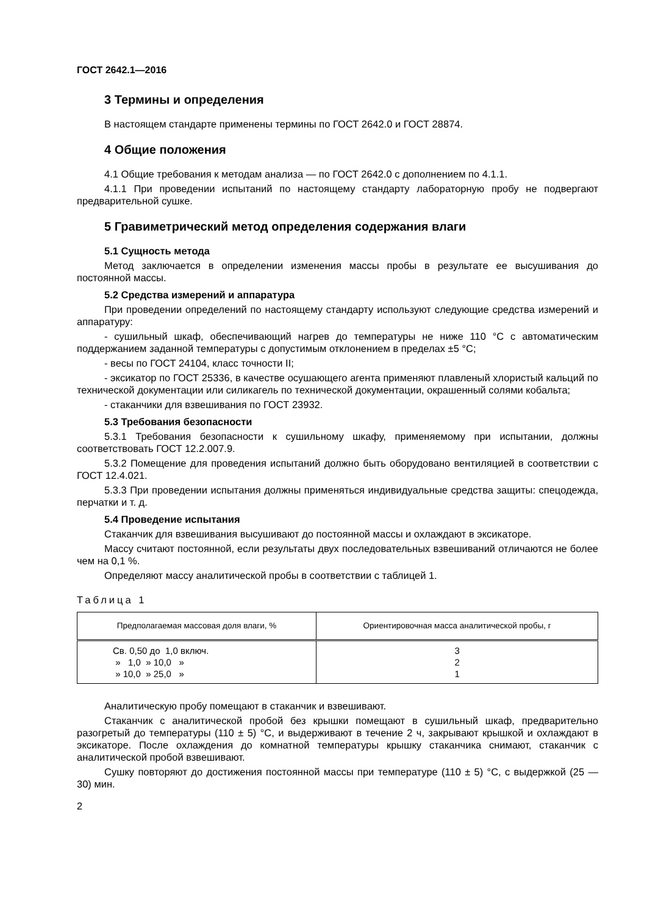ГОСТ 2642.1—2016
3 Термины и определения
В настоящем стандарте применены термины по ГОСТ 2642.0 и ГОСТ 28874.
4 Общие положения
4.1 Общие требования к методам анализа — по ГОСТ 2642.0 с дополнением по 4.1.1.
4.1.1 При проведении испытаний по настоящему стандарту лабораторную пробу не подвергают предварительной сушке.
5 Гравиметрический метод определения содержания влаги
5.1 Сущность метода
Метод заключается в определении изменения массы пробы в результате ее высушивания до постоянной массы.
5.2 Средства измерений и аппаратура
При проведении определений по настоящему стандарту используют следующие средства измерений и аппаратуру:
- сушильный шкаф, обеспечивающий нагрев до температуры не ниже 110 °С с автоматическим поддержанием заданной температуры с допустимым отклонением в пределах ±5 °С;
- весы по ГОСТ 24104, класс точности II;
- эксикатор по ГОСТ 25336, в качестве осушающего агента применяют плавленый хлористый кальций по технической документации или силикагель по технической документации, окрашенный солями кобальта;
- стаканчики для взвешивания по ГОСТ 23932.
5.3 Требования безопасности
5.3.1 Требования безопасности к сушильному шкафу, применяемому при испытании, должны соответствовать ГОСТ 12.2.007.9.
5.3.2 Помещение для проведения испытаний должно быть оборудовано вентиляцией в соответствии с ГОСТ 12.4.021.
5.3.3 При проведении испытания должны применяться индивидуальные средства защиты: спецодежда, перчатки и т. д.
5.4 Проведение испытания
Стаканчик для взвешивания высушивают до постоянной массы и охлаждают в эксикаторе.
Массу считают постоянной, если результаты двух последовательных взвешиваний отличаются не более чем на 0,1 %.
Определяют массу аналитической пробы в соответствии с таблицей 1.
Таблица 1
| Предполагаемая массовая доля влаги, % | Ориентировочная масса аналитической пробы, г |
| --- | --- |
| Св. 0,50 до 1,0 включ. » 1,0 » 10,0 » » 10,0 » 25,0 » | 3 2 1 |
Аналитическую пробу помещают в стаканчик и взвешивают.
Стаканчик с аналитической пробой без крышки помещают в сушильный шкаф, предварительно разогретый до температуры (110 ± 5) °С, и выдерживают в течение 2 ч, закрывают крышкой и охлаждают в эксикаторе. После охлаждения до комнатной температуры крышку стаканчика снимают, стаканчик с аналитической пробой взвешивают.
Сушку повторяют до достижения постоянной массы при температуре (110 ± 5) °С, с выдержкой (25 — 30) мин.
2